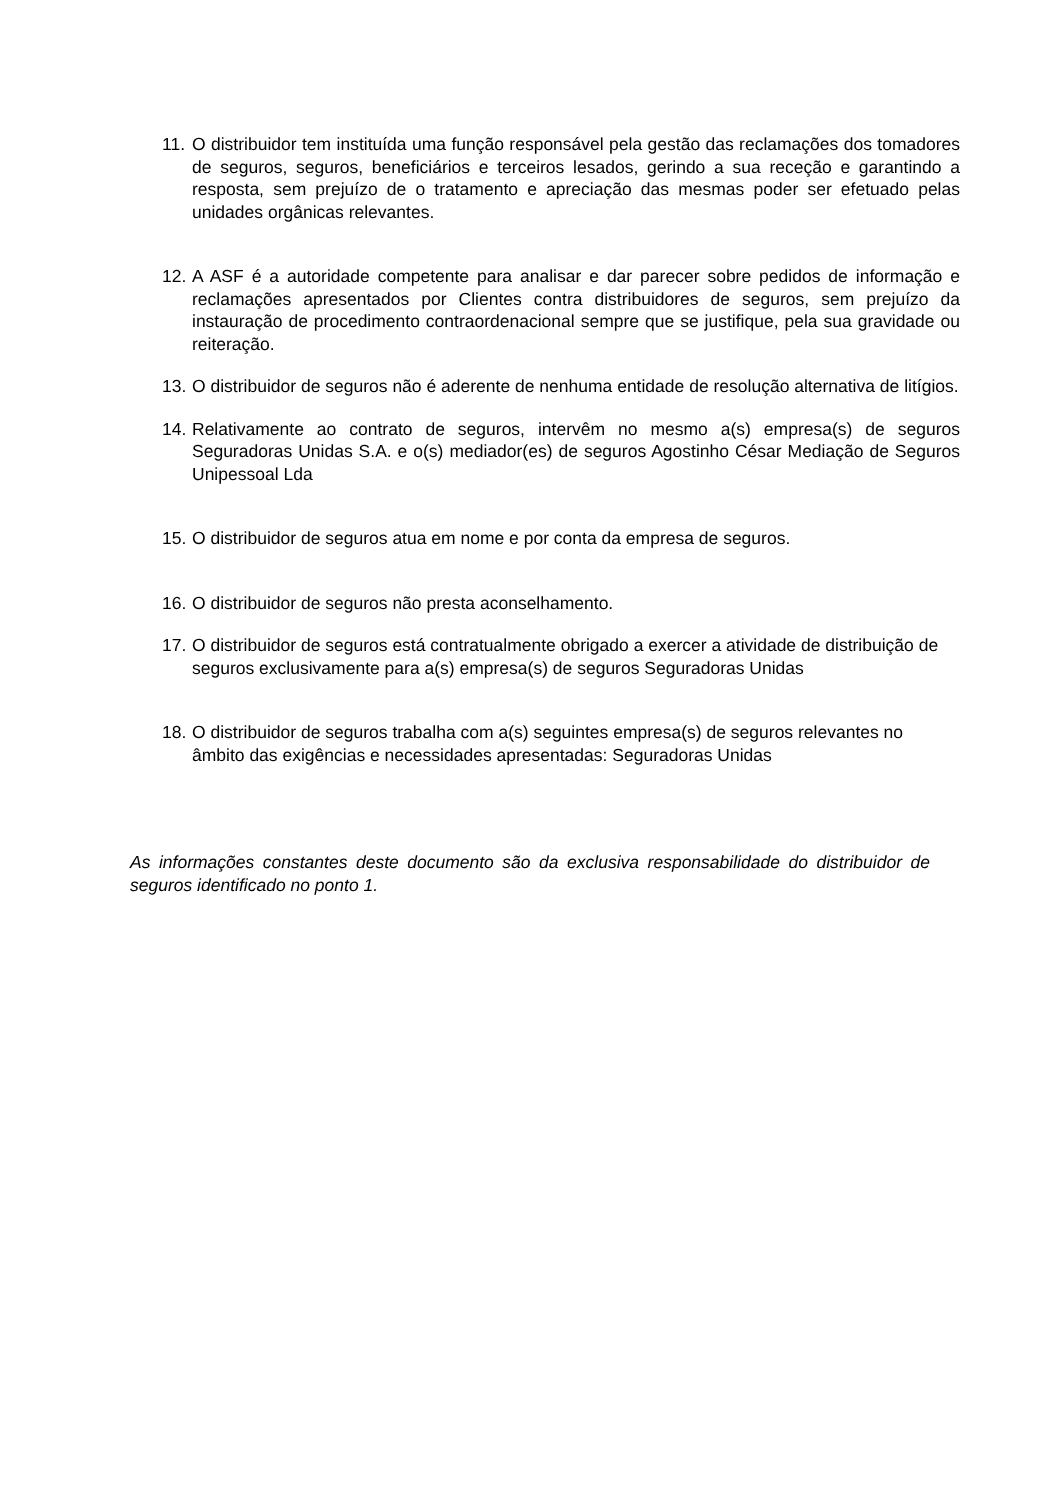11. O distribuidor tem instituída uma função responsável pela gestão das reclamações dos tomadores de seguros, seguros, beneficiários e terceiros lesados, gerindo a sua receção e garantindo a resposta, sem prejuízo de o tratamento e apreciação das mesmas poder ser efetuado pelas unidades orgânicas relevantes.
12. A ASF é a autoridade competente para analisar e dar parecer sobre pedidos de informação e reclamações apresentados por Clientes contra distribuidores de seguros, sem prejuízo da instauração de procedimento contraordenacional sempre que se justifique, pela sua gravidade ou reiteração.
13. O distribuidor de seguros não é aderente de nenhuma entidade de resolução alternativa de litígios.
14. Relativamente ao contrato de seguros, intervêm no mesmo a(s) empresa(s) de seguros Seguradoras Unidas S.A. e o(s) mediador(es) de seguros Agostinho César Mediação de Seguros Unipessoal Lda
15. O distribuidor de seguros atua em nome e por conta da empresa de seguros.
16. O distribuidor de seguros não presta aconselhamento.
17. O distribuidor de seguros está contratualmente obrigado a exercer a atividade de distribuição de seguros exclusivamente para a(s) empresa(s) de seguros Seguradoras Unidas
18. O distribuidor de seguros trabalha com a(s) seguintes empresa(s) de seguros relevantes no âmbito das exigências e necessidades apresentadas: Seguradoras Unidas
As informações constantes deste documento são da exclusiva responsabilidade do distribuidor de seguros identificado no ponto 1.